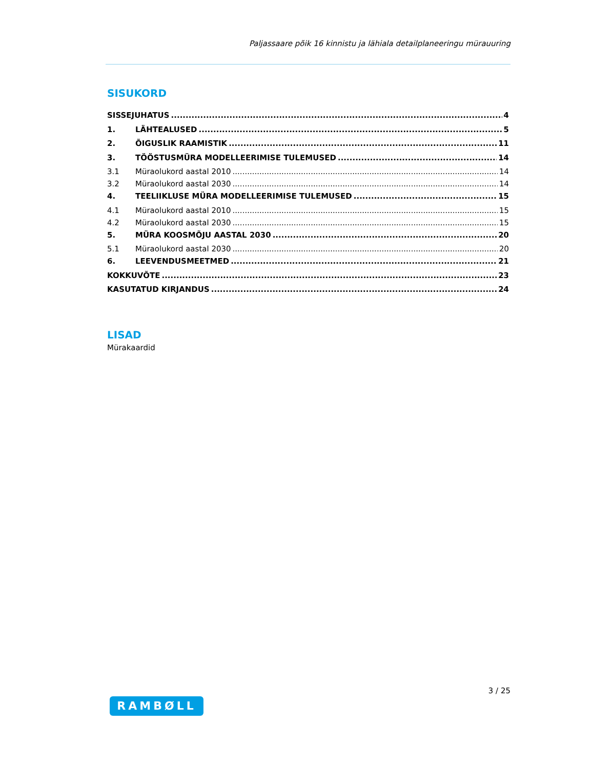Paljassaare põik 16 kinnistu ja lähiala detailplaneeringu mürauuring
SISUKORD
SISSEJUHATUS 4
1. LÄHTEALUSED 5
2. ÕIGUSLIK RAAMISTIK 11
3. TÖÖSTUSMÜRA MODELLEERIMISE TULEMUSED 14
3.1 Müraolukord aastal 2010 14
3.2 Müraolukord aastal 2030 14
4. TEELIIKLUSE MÜRA MODELLEERIMISE TULEMUSED 15
4.1 Müraolukord aastal 2010 15
4.2 Müraolukord aastal 2030 15
5. MÜRA KOOSMÕJU AASTAL 2030 20
5.1 Müraolukord aastal 2030 20
6. LEEVENDUSMEETMED 21
KOKKUVÕTE 23
KASUTATUD KIRJANDUS 24
LISAD
Mürakaardid
3 / 25
RAMBØLL